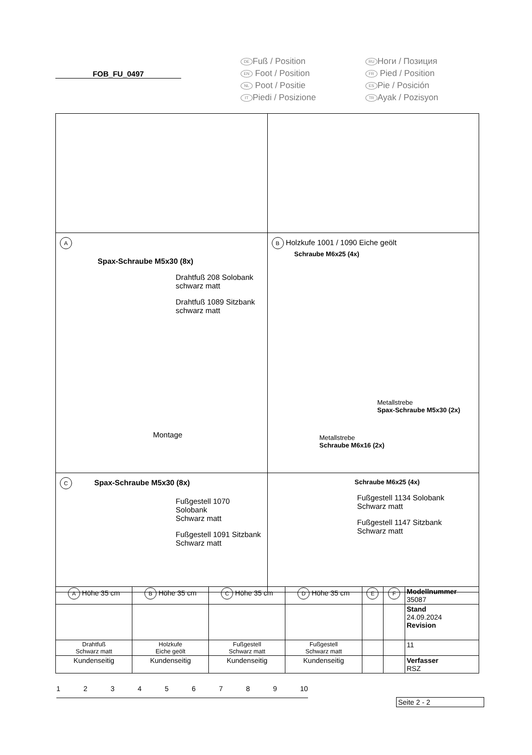FOB_FU_0497
DE Fuß / Position
EN Foot / Position
NL Poot / Positie
IT Piedi / Posizione
RU Ноги / Позиция
FR Pied / Position
ES Pie / Posición
TR Ayak / Pozisyon
| A Spax-Schraube M5x30 (8x) Drahtfuß 208 Solobank schwarz matt Drahtfuß 1089 Sitzbank schwarz matt Montage | B Holzkufe 1001 / 1090 Eiche geölt Schraube M6x25 (4x) Metallstrebe Spax-Schraube M5x30 (2x) Metallstrebe Schraube M6x16 (2x) |
| C Spax-Schraube M5x30 (8x) Fußgestell 1070 Solobank Schwarz matt Fußgestell 1091 Sitzbank Schwarz matt | Schraube M6x25 (4x) Fußgestell 1134 Solobank Schwarz matt Fußgestell 1147 Sitzbank Schwarz matt |
| A Höhe 35 cm | B Höhe 35 cm | C Höhe 35 cm | D Höhe 35 cm | E | F | Modellnummer 35087 |
| | | | | | | Stand 24.09.2024 Revision |
| Drahtfuß Schwarz matt | Holzkufe Eiche geölt | Fußgestell Schwarz matt | Fußgestell Schwarz matt | | | 11 |
| Kundenseitig | Kundenseitig | Kundenseitig | Kundenseitig | | | Verfasser RSZ |
123456789 10
Seite 2 - 2